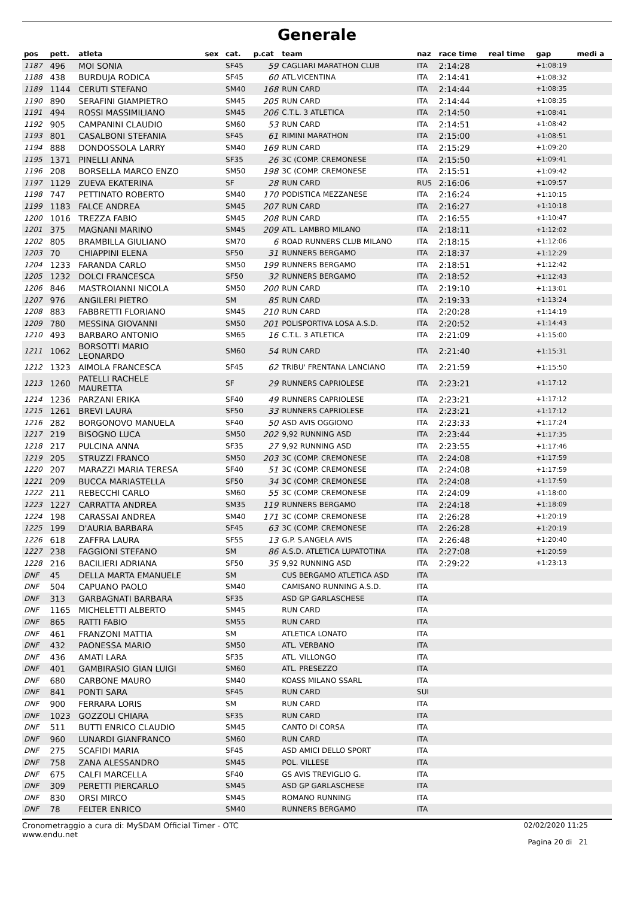Generale
| pos | pett. | atleta | sex | cat. | p.cat | team | naz | race time | real time | gap | medi a |
| --- | --- | --- | --- | --- | --- | --- | --- | --- | --- | --- | --- |
| 1187 | 496 | MOI SONIA | | SF45 | 59 | CAGLIARI MARATHON CLUB | ITA | 2:14:28 | | +1:08:19 | |
| 1188 | 438 | BURDUJA RODICA | | SF45 | 60 | ATL.VICENTINA | ITA | 2:14:41 | | +1:08:32 | |
| 1189 | 1144 | CERUTI STEFANO | | SM40 | 168 | RUN CARD | ITA | 2:14:44 | | +1:08:35 | |
| 1190 | 890 | SERAFINI GIAMPIETRO | | SM45 | 205 | RUN CARD | ITA | 2:14:44 | | +1:08:35 | |
| 1191 | 494 | ROSSI MASSIMILIANO | | SM45 | 206 | C.T.L. 3 ATLETICA | ITA | 2:14:50 | | +1:08:41 | |
| 1192 | 905 | CAMPANINI CLAUDIO | | SM60 | 53 | RUN CARD | ITA | 2:14:51 | | +1:08:42 | |
| 1193 | 801 | CASALBONI STEFANIA | | SF45 | 61 | RIMINI MARATHON | ITA | 2:15:00 | | +1:08:51 | |
| 1194 | 888 | DONDOSSOLA LARRY | | SM40 | 169 | RUN CARD | ITA | 2:15:29 | | +1:09:20 | |
| 1195 | 1371 | PINELLI ANNA | | SF35 | 26 | 3C (COMP. CREMONESE | ITA | 2:15:50 | | +1:09:41 | |
| 1196 | 208 | BORSELLA MARCO ENZO | | SM50 | 198 | 3C (COMP. CREMONESE | ITA | 2:15:51 | | +1:09:42 | |
| 1197 | 1129 | ZUEVA EKATERINA | | SF | 28 | RUN CARD | RUS | 2:16:06 | | +1:09:57 | |
| 1198 | 747 | PETTINATO ROBERTO | | SM40 | 170 | PODISTICA MEZZANESE | ITA | 2:16:24 | | +1:10:15 | |
| 1199 | 1183 | FALCE ANDREA | | SM45 | 207 | RUN CARD | ITA | 2:16:27 | | +1:10:18 | |
| 1200 | 1016 | TREZZA FABIO | | SM45 | 208 | RUN CARD | ITA | 2:16:55 | | +1:10:47 | |
| 1201 | 375 | MAGNANI MARINO | | SM45 | 209 | ATL. LAMBRO MILANO | ITA | 2:18:11 | | +1:12:02 | |
| 1202 | 805 | BRAMBILLA GIULIANO | | SM70 | 6 | ROAD RUNNERS CLUB MILANO | ITA | 2:18:15 | | +1:12:06 | |
| 1203 | 70 | CHIAPPINI ELENA | | SF50 | 31 | RUNNERS BERGAMO | ITA | 2:18:37 | | +1:12:29 | |
| 1204 | 1233 | FARANDA CARLO | | SM50 | 199 | RUNNERS BERGAMO | ITA | 2:18:51 | | +1:12:42 | |
| 1205 | 1232 | DOLCI FRANCESCA | | SF50 | 32 | RUNNERS BERGAMO | ITA | 2:18:52 | | +1:12:43 | |
| 1206 | 846 | MASTROIANNI NICOLA | | SM50 | 200 | RUN CARD | ITA | 2:19:10 | | +1:13:01 | |
| 1207 | 976 | ANGILERI PIETRO | | SM | 85 | RUN CARD | ITA | 2:19:33 | | +1:13:24 | |
| 1208 | 883 | FABBRETTI FLORIANO | | SM45 | 210 | RUN CARD | ITA | 2:20:28 | | +1:14:19 | |
| 1209 | 780 | MESSINA GIOVANNI | | SM50 | 201 | POLISPORTIVA LOSA A.S.D. | ITA | 2:20:52 | | +1:14:43 | |
| 1210 | 493 | BARBARO ANTONIO | | SM65 | 16 | C.T.L. 3 ATLETICA | ITA | 2:21:09 | | +1:15:00 | |
| 1211 | 1062 | BORSOTTI MARIO LEONARDO | | SM60 | 54 | RUN CARD | ITA | 2:21:40 | | +1:15:31 | |
| 1212 | 1323 | AIMOLA FRANCESCA | | SF45 | 62 | TRIBU' FRENTANA LANCIANO | ITA | 2:21:59 | | +1:15:50 | |
| 1213 | 1260 | PATELLI RACHELE MAURETTA | | SF | 29 | RUNNERS CAPRIOLESE | ITA | 2:23:21 | | +1:17:12 | |
| 1214 | 1236 | PARZANI ERIKA | | SF40 | 49 | RUNNERS CAPRIOLESE | ITA | 2:23:21 | | +1:17:12 | |
| 1215 | 1261 | BREVI LAURA | | SF50 | 33 | RUNNERS CAPRIOLESE | ITA | 2:23:21 | | +1:17:12 | |
| 1216 | 282 | BORGONOVO MANUELA | | SF40 | 50 | ASD AVIS OGGIONO | ITA | 2:23:33 | | +1:17:24 | |
| 1217 | 219 | BISOGNO LUCA | | SM50 | 202 | 9,92 RUNNING ASD | ITA | 2:23:44 | | +1:17:35 | |
| 1218 | 217 | PULCINA ANNA | | SF35 | 27 | 9,92 RUNNING ASD | ITA | 2:23:55 | | +1:17:46 | |
| 1219 | 205 | STRUZZI FRANCO | | SM50 | 203 | 3C (COMP. CREMONESE | ITA | 2:24:08 | | +1:17:59 | |
| 1220 | 207 | MARAZZI MARIA TERESA | | SF40 | 51 | 3C (COMP. CREMONESE | ITA | 2:24:08 | | +1:17:59 | |
| 1221 | 209 | BUCCA MARIASTELLA | | SF50 | 34 | 3C (COMP. CREMONESE | ITA | 2:24:08 | | +1:17:59 | |
| 1222 | 211 | REBECCHI CARLO | | SM60 | 55 | 3C (COMP. CREMONESE | ITA | 2:24:09 | | +1:18:00 | |
| 1223 | 1227 | CARRATTA ANDREA | | SM35 | 119 | RUNNERS BERGAMO | ITA | 2:24:18 | | +1:18:09 | |
| 1224 | 198 | CARASSAI ANDREA | | SM40 | 171 | 3C (COMP. CREMONESE | ITA | 2:26:28 | | +1:20:19 | |
| 1225 | 199 | D'AURIA BARBARA | | SF45 | 63 | 3C (COMP. CREMONESE | ITA | 2:26:28 | | +1:20:19 | |
| 1226 | 618 | ZAFFRA LAURA | | SF55 | 13 | G.P. S.ANGELA AVIS | ITA | 2:26:48 | | +1:20:40 | |
| 1227 | 238 | FAGGIONI STEFANO | | SM | 86 | A.S.D. ATLETICA LUPATOTINA | ITA | 2:27:08 | | +1:20:59 | |
| 1228 | 216 | BACILIERI ADRIANA | | SF50 | 35 | 9,92 RUNNING ASD | ITA | 2:29:22 | | +1:23:13 | |
| DNF | 45 | DELLA MARTA EMANUELE | | SM | | CUS BERGAMO ATLETICA ASD | ITA | | | | |
| DNF | 504 | CAPUANO PAOLO | | SM40 | | CAMISANO RUNNING A.S.D. | ITA | | | | |
| DNF | 313 | GARBAGNATI BARBARA | | SF35 | | ASD GP GARLASCHESE | ITA | | | | |
| DNF | 1165 | MICHELETTI ALBERTO | | SM45 | | RUN CARD | ITA | | | | |
| DNF | 865 | RATTI FABIO | | SM55 | | RUN CARD | ITA | | | | |
| DNF | 461 | FRANZONI MATTIA | | SM | | ATLETICA LONATO | ITA | | | | |
| DNF | 432 | PAONESSA MARIO | | SM50 | | ATL. VERBANO | ITA | | | | |
| DNF | 436 | AMATI LARA | | SF35 | | ATL. VILLONGO | ITA | | | | |
| DNF | 401 | GAMBIRASIO GIAN LUIGI | | SM60 | | ATL. PRESEZZO | ITA | | | | |
| DNF | 680 | CARBONE MAURO | | SM40 | | KOASS MILANO SSARL | ITA | | | | |
| DNF | 841 | PONTI SARA | | SF45 | | RUN CARD | SUI | | | | |
| DNF | 900 | FERRARA LORIS | | SM | | RUN CARD | ITA | | | | |
| DNF | 1023 | GOZZOLI CHIARA | | SF35 | | RUN CARD | ITA | | | | |
| DNF | 511 | BUTTI ENRICO CLAUDIO | | SM45 | | CANTO DI CORSA | ITA | | | | |
| DNF | 960 | LUNARDI GIANFRANCO | | SM60 | | RUN CARD | ITA | | | | |
| DNF | 275 | SCAFIDI MARIA | | SF45 | | ASD AMICI DELLO SPORT | ITA | | | | |
| DNF | 758 | ZANA ALESSANDRO | | SM45 | | POL. VILLESE | ITA | | | | |
| DNF | 675 | CALFI MARCELLA | | SF40 | | GS AVIS TREVIGLIO G. | ITA | | | | |
| DNF | 309 | PERETTI PIERCARLO | | SM45 | | ASD GP GARLASCHESE | ITA | | | | |
| DNF | 830 | ORSI MIRCO | | SM45 | | ROMANO RUNNING | ITA | | | | |
| DNF | 78 | FELTER ENRICO | | SM40 | | RUNNERS BERGAMO | ITA | | | | |
Cronometraggio a cura di: MySDAM Official Timer - OTC
www.endu.net
02/02/2020 11:25
Pagina 20 di 21